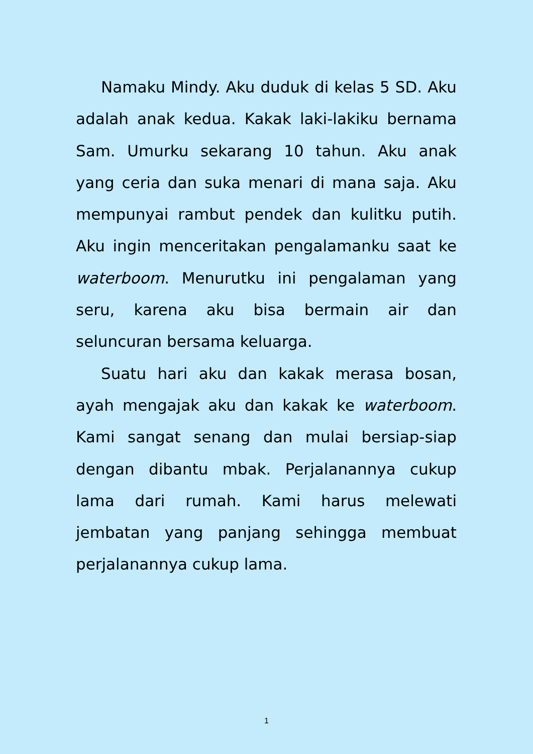Namaku Mindy. Aku duduk di kelas 5 SD. Aku adalah anak kedua. Kakak laki-lakiku bernama Sam. Umurku sekarang 10 tahun. Aku anak yang ceria dan suka menari di mana saja. Aku mempunyai rambut pendek dan kulitku putih. Aku ingin menceritakan pengalamanku saat ke waterboom. Menurutku ini pengalaman yang seru, karena aku bisa bermain air dan seluncuran bersama keluarga.
Suatu hari aku dan kakak merasa bosan, ayah mengajak aku dan kakak ke waterboom. Kami sangat senang dan mulai bersiap-siap dengan dibantu mbak. Perjalanannya cukup lama dari rumah. Kami harus melewati jembatan yang panjang sehingga membuat perjalanannya cukup lama.
1